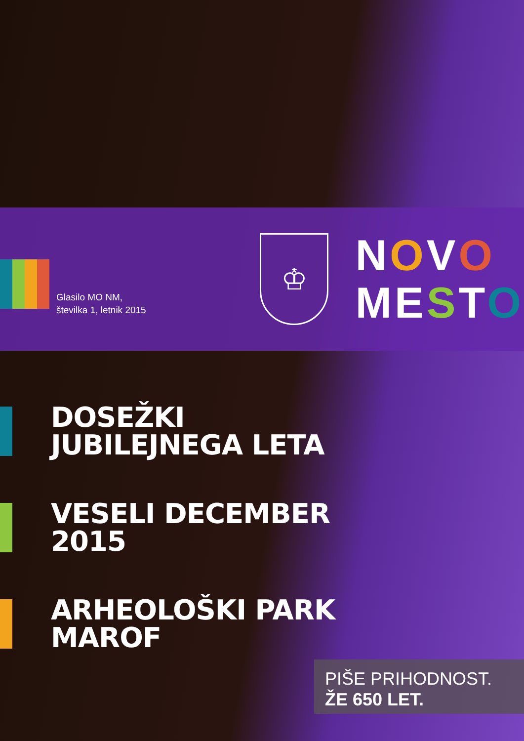Glasilo MO NM,
številka 1, letnik 2015
♔
NOVO
MESTO
DOSEŽKI
JUBILEJNEGA LETA
VESELI DECEMBER
2015
ARHEOLOŠKI PARK
MAROF
PIŠE PRIHODNOST.
ŽE 650 LET.